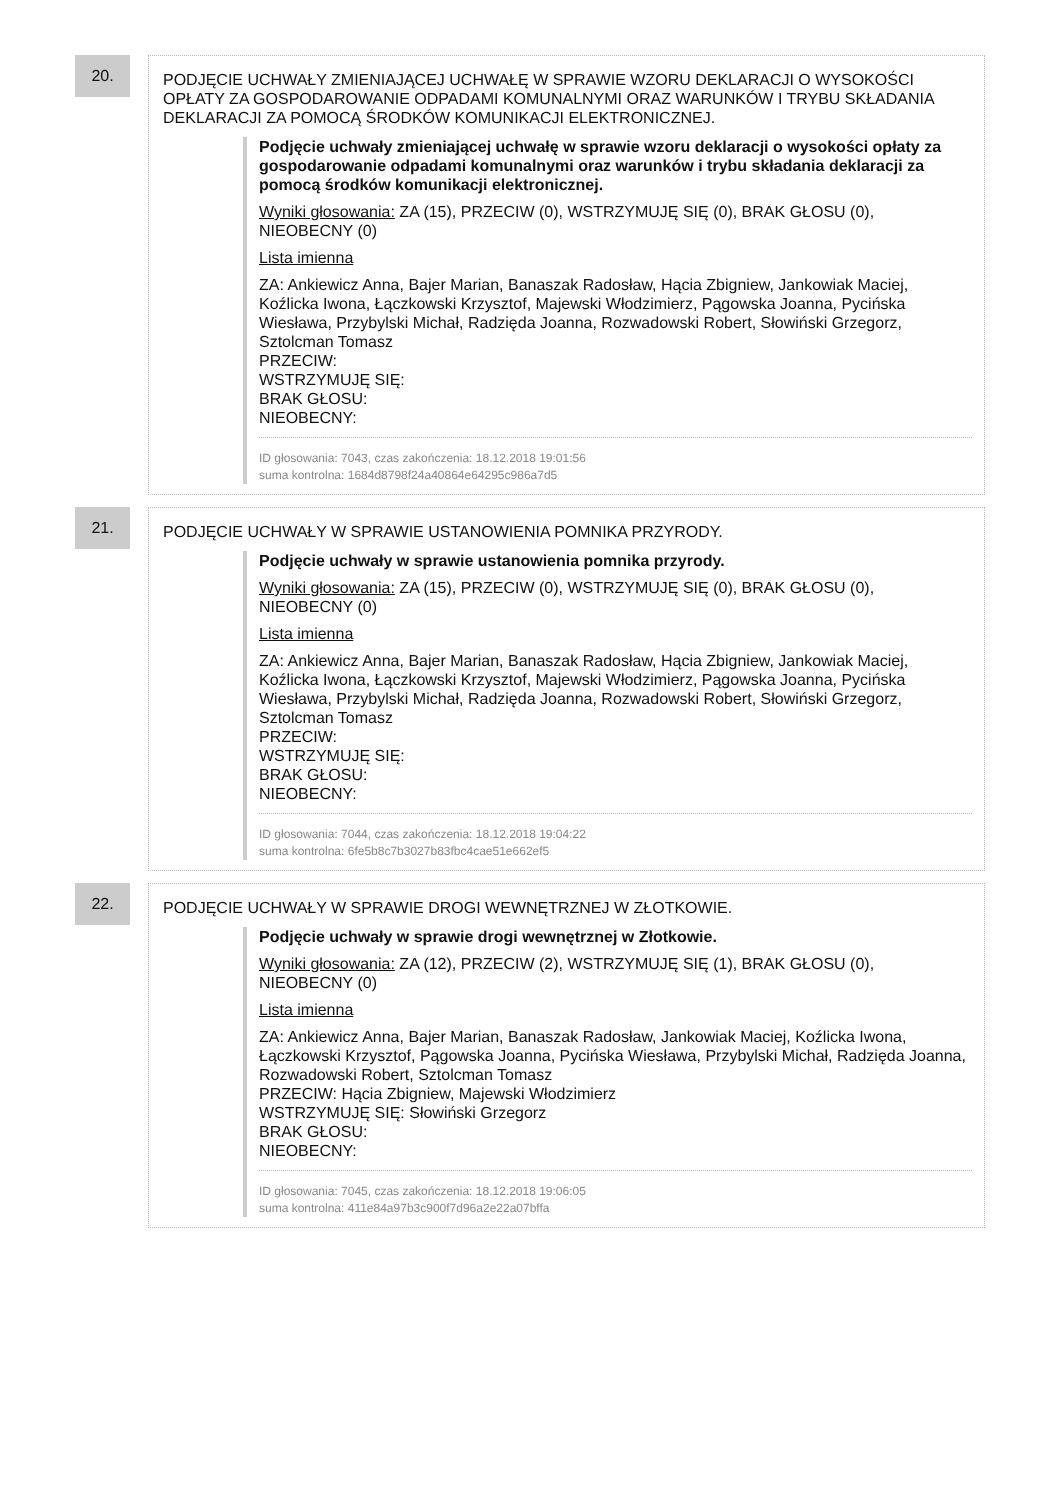20.
PODJĘCIE UCHWAŁY ZMIENIAJĄCEJ UCHWAŁĘ W SPRAWIE WZORU DEKLARACJI O WYSOKOŚCI OPŁATY ZA GOSPODAROWANIE ODPADAMI KOMUNALNYMI ORAZ WARUNKÓW I TRYBU SKŁADANIA DEKLARACJI ZA POMOCĄ ŚRODKÓW KOMUNIKACJI ELEKTRONICZNEJ.
Podjęcie uchwały zmieniającej uchwałę w sprawie wzoru deklaracji o wysokości opłaty za gospodarowanie odpadami komunalnymi oraz warunków i trybu składania deklaracji za pomocą środków komunikacji elektronicznej.
Wyniki głosowania: ZA (15), PRZECIW (0), WSTRZYMUJĘ SIĘ (0), BRAK GŁOSU (0), NIEOBECNY (0)
Lista imienna
ZA: Ankiewicz Anna, Bajer Marian, Banaszak Radosław, Hącia Zbigniew, Jankowiak Maciej, Koźlicka Iwona, Łączkowski Krzysztof, Majewski Włodzimierz, Pągowska Joanna, Pycińska Wiesława, Przybylski Michał, Radzięda Joanna, Rozwadowski Robert, Słowiński Grzegorz, Sztolcman Tomasz
PRZECIW:
WSTRZYMUJĘ SIĘ:
BRAK GŁOSU:
NIEOBECNY:
ID głosowania: 7043, czas zakończenia: 18.12.2018 19:01:56
suma kontrolna: 1684d8798f24a40864e64295c986a7d5
21.
PODJĘCIE UCHWAŁY W SPRAWIE USTANOWIENIA POMNIKA PRZYRODY.
Podjęcie uchwały w sprawie ustanowienia pomnika przyrody.
Wyniki głosowania: ZA (15), PRZECIW (0), WSTRZYMUJĘ SIĘ (0), BRAK GŁOSU (0), NIEOBECNY (0)
Lista imienna
ZA: Ankiewicz Anna, Bajer Marian, Banaszak Radosław, Hącia Zbigniew, Jankowiak Maciej, Koźlicka Iwona, Łączkowski Krzysztof, Majewski Włodzimierz, Pągowska Joanna, Pycińska Wiesława, Przybylski Michał, Radzięda Joanna, Rozwadowski Robert, Słowiński Grzegorz, Sztolcman Tomasz
PRZECIW:
WSTRZYMUJĘ SIĘ:
BRAK GŁOSU:
NIEOBECNY:
ID głosowania: 7044, czas zakończenia: 18.12.2018 19:04:22
suma kontrolna: 6fe5b8c7b3027b83fbc4cae51e662ef5
22.
PODJĘCIE UCHWAŁY W SPRAWIE DROGI WEWNĘTRZNEJ W ZŁOTKOWIE.
Podjęcie uchwały w sprawie drogi wewnętrznej w Złotkowie.
Wyniki głosowania: ZA (12), PRZECIW (2), WSTRZYMUJĘ SIĘ (1), BRAK GŁOSU (0), NIEOBECNY (0)
Lista imienna
ZA: Ankiewicz Anna, Bajer Marian, Banaszak Radosław, Jankowiak Maciej, Koźlicka Iwona, Łączkowski Krzysztof, Pągowska Joanna, Pycińska Wiesława, Przybylski Michał, Radzięda Joanna, Rozwadowski Robert, Sztolcman Tomasz
PRZECIW: Hącia Zbigniew, Majewski Włodzimierz
WSTRZYMUJĘ SIĘ: Słowiński Grzegorz
BRAK GŁOSU:
NIEOBECNY:
ID głosowania: 7045, czas zakończenia: 18.12.2018 19:06:05
suma kontrolna: 411e84a97b3c900f7d96a2e22a07bffa